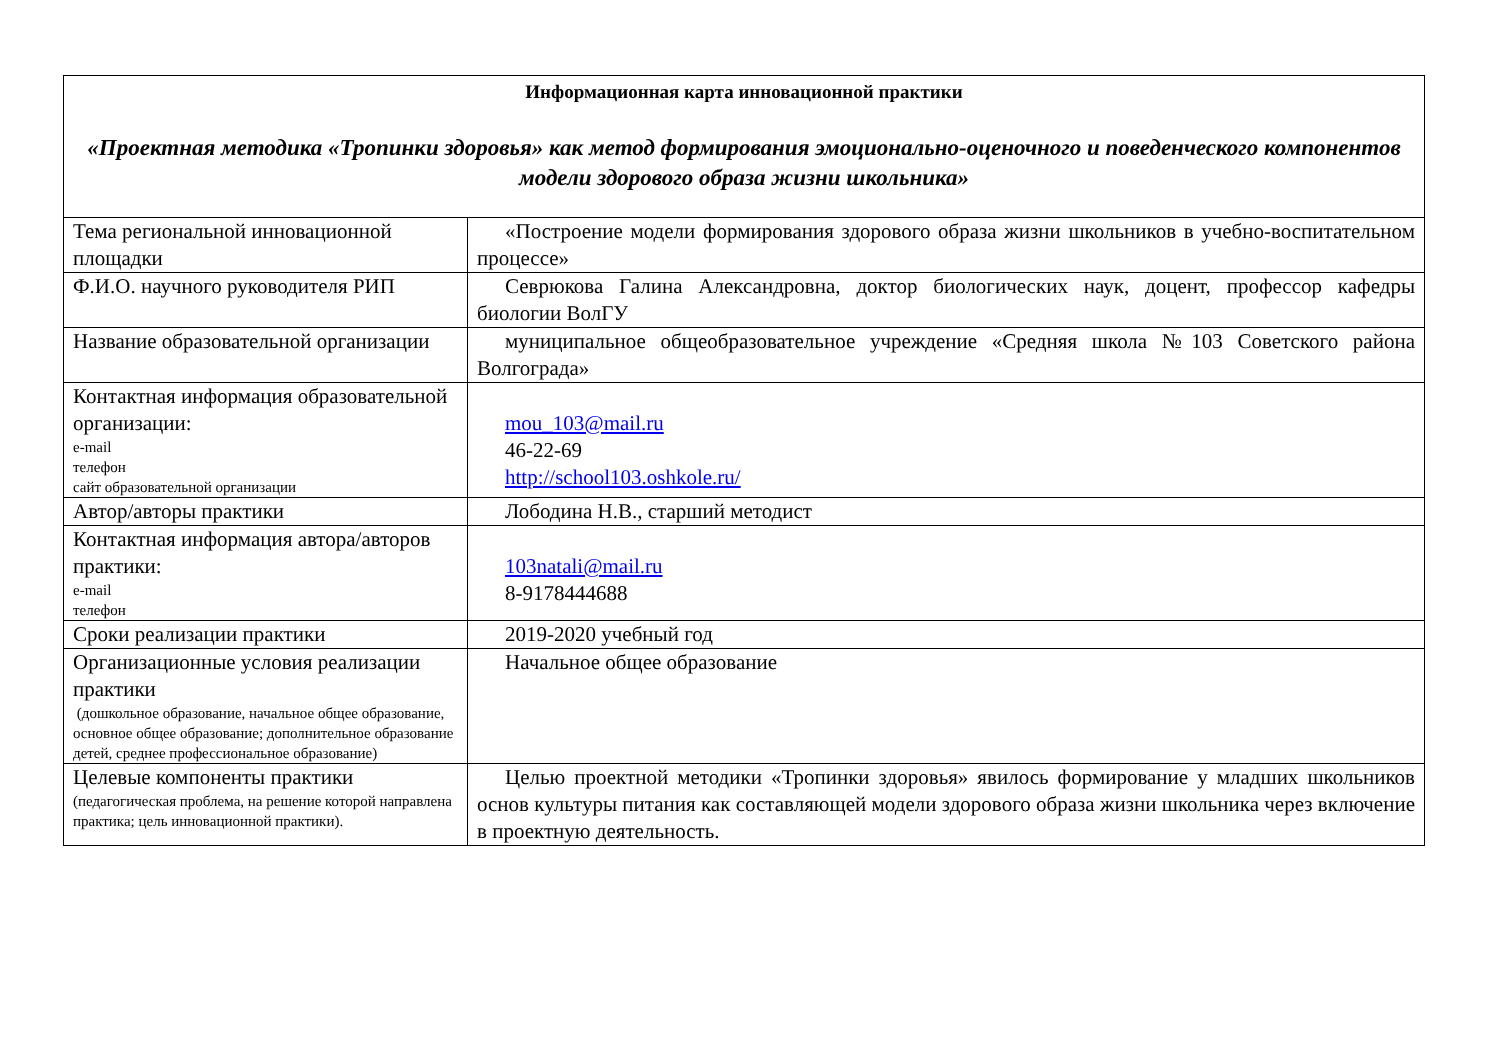| Информационная карта инновационной практики «Проектная методика «Тропинки здоровья» как метод формирования эмоционально-оценочного и поведенческого компонентов модели здорового образа жизни школьника» | |
| Тема региональной инновационной площадки | «Построение модели формирования здорового образа жизни школьников в учебно-воспитательном процессе» |
| Ф.И.О. научного руководителя РИП | Севрюкова Галина Александровна, доктор биологических наук, доцент, профессор кафедры биологии ВолГУ |
| Название образовательной организации | муниципальное общеобразовательное учреждение «Средняя школа №103 Советского района Волгограда» |
| Контактная информация образовательной организации: e-mail телефон сайт образовательной организации | mou_103@mail.ru 46-22-69 http://school103.oshkole.ru/ |
| Автор/авторы практики | Лободина Н.В., старший методист |
| Контактная информация автора/авторов практики: e-mail телефон | 103natali@mail.ru 8-9178444688 |
| Сроки реализации практики | 2019-2020 учебный год |
| Организационные условия реализации практики (дошкольное образование, начальное общее образование, основное общее образование; дополнительное образование детей, среднее профессиональное образование) | Начальное общее образование |
| Целевые компоненты практики (педагогическая проблема, на решение которой направлена практика; цель инновационной практики). | Целью проектной методики «Тропинки здоровья» явилось формирование у младших школьников основ культуры питания как составляющей модели здорового образа жизни школьника через включение в проектную деятельность. |